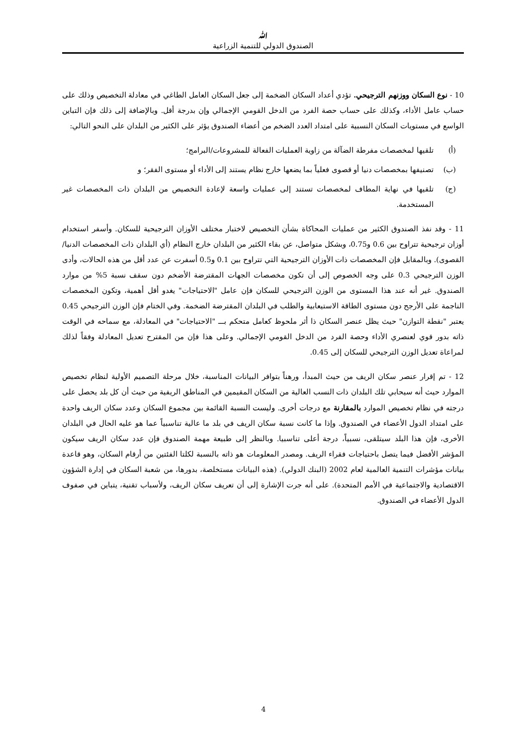ﷲ
الصندوق الدولي للتنمية الزراعية
10 - نوع السكان ووزنهم الترجيحي. تؤدي أعداد السكان الضخمة إلى جعل السكان العامل الطاغي في معادلة التخصيص وذلك على حساب عامل الأداء، وكذلك على حساب حصة الفرد من الدخل القومي الإجمالي وإن بدرجة أقل. وبالإضافة إلى ذلك فإن التباين الواسع في مستويات السكان النسبية على امتداد العدد الضخم من أعضاء الصندوق يؤثر على الكثير من البلدان على النحو التالي:
(أ) تلقيها لمخصصات مفرطة الضآلة من زاوية العمليات الفعالة للمشروعات/البرامج؛
(ب) تصنيفها بمخصصات دنيا أو قصوى فعلياً بما يضعها خارج نظام يستند إلى الأداء أو مستوى الفقر؛ و
(ج) تلقيها في نهاية المطاف لمخصصات تستند إلى عمليات واسعة لإعادة التخصيص من البلدان ذات المخصصات غير المستخدمة.
11 - وقد نفذ الصندوق الكثير من عمليات المحاكاة بشأن التخصيص لاختبار مختلف الأوزان الترجيحية للسكان. وأسفر استخدام أوزان ترجيحية تتراوح بين 0.6 و0.75، وبشكل متواصل، عن بقاء الكثير من البلدان خارج النظام (أي البلدان ذات المخصصات الدنيا/القصوى). وبالمقابل فإن المخصصات ذات الأوزان الترجيحية التي تتراوح بين 0.1 و0.5 أسفرت عن عدد أقل من هذه الحالات، وأدى الوزن الترجيحي 0.3 على وجه الخصوص إلى أن تكون مخصصات الجهات المقترضة الأضخم دون سقف نسبة 5% من موارد الصندوق. غير أنه عند هذا المستوى من الوزن الترجيحي للسكان فإن عامل "الاحتياجات" يغدو أقل أهمية، وتكون المخصصات الناجمة على الأرجح دون مستوى الطاقة الاستيعابية والطلب في البلدان المقترضة الضخمة. وفي الختام فإن الوزن الترجيحي 0.45 يعتبر "نقطة التوازن" حيث يظل عنصر السكان ذا أثر ملحوظ كعامل متحكم بـــ "الاحتياجات" في المعادلة، مع سماحه في الوقت ذاته بدور قوي لعنصري الأداء وحصة الفرد من الدخل القومي الإجمالي. وعلى هذا فإن من المقترح تعديل المعادلة وفقاً لذلك لمراعاة تعديل الوزن الترجيحي للسكان إلى 0.45.
12 - تم إقرار عنصر سكان الريف من حيث المبدأ، ورهناً بتوافر البيانات المناسبة، خلال مرحلة التصميم الأولية لنظام تخصيص الموارد حيث أنه سيحابي تلك البلدان ذات النسب العالية من السكان المقيمين في المناطق الريفية من حيث أن كل بلد يحصل على درجته في نظام تخصيص الموارد بالمقارنة مع درجات أخرى. وليست النسبة القائمة بين مجموع السكان وعدد سكان الريف واحدة على امتداد الدول الأعضاء في الصندوق. وإذا ما كانت نسبة سكان الريف في بلد ما عالية تناسبياً عما هو عليه الحال في البلدان الأخرى، فإن هذا البلد سيتلقى، نسبياً، درجة أعلى تناسبيا. وبالنظر إلى طبيعة مهمة الصندوق فإن عدد سكان الريف سيكون المؤشر الأفضل فيما يتصل باحتياجات فقراء الريف. ومصدر المعلومات هو ذاته بالنسبة لكلتا الفئتين من أرقام السكان، وهو قاعدة بيانات مؤشرات التنمية العالمية لعام 2002 (البنك الدولي). (هذه البيانات مستخلصة، بدورها، من شعبة السكان في إدارة الشؤون الاقتصادية والاجتماعية في الأمم المتحدة). على أنه جرت الإشارة إلى أن تعريف سكان الريف، ولأسباب تقنية، يتباين في صفوف الدول الأعضاء في الصندوق.
4